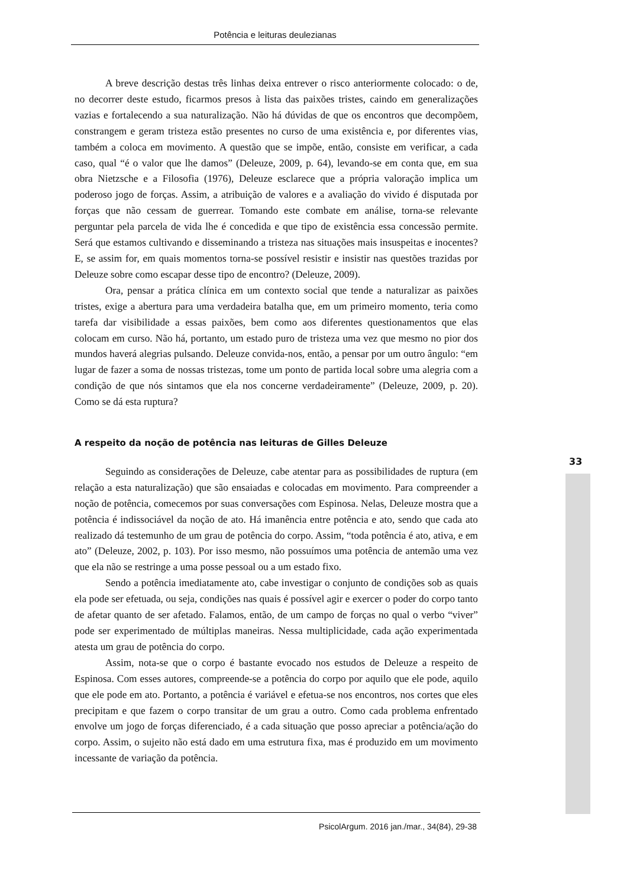Potência e leituras deulezianas
A breve descrição destas três linhas deixa entrever o risco anteriormente colocado: o de, no decorrer deste estudo, ficarmos presos à lista das paixões tristes, caindo em generalizações vazias e fortalecendo a sua naturalização. Não há dúvidas de que os encontros que decompõem, constrangem e geram tristeza estão presentes no curso de uma existência e, por diferentes vias, também a coloca em movimento. A questão que se impõe, então, consiste em verificar, a cada caso, qual “é o valor que lhe damos” (Deleuze, 2009, p. 64), levando-se em conta que, em sua obra Nietzsche e a Filosofia (1976), Deleuze esclarece que a própria valoração implica um poderoso jogo de forças. Assim, a atribuição de valores e a avaliação do vivido é disputada por forças que não cessam de guerrear. Tomando este combate em análise, torna-se relevante perguntar pela parcela de vida lhe é concedida e que tipo de existência essa concessão permite. Será que estamos cultivando e disseminando a tristeza nas situações mais insuspeitas e inocentes? E, se assim for, em quais momentos torna-se possível resistir e insistir nas questões trazidas por Deleuze sobre como escapar desse tipo de encontro? (Deleuze, 2009).
Ora, pensar a prática clínica em um contexto social que tende a naturalizar as paixões tristes, exige a abertura para uma verdadeira batalha que, em um primeiro momento, teria como tarefa dar visibilidade a essas paixões, bem como aos diferentes questionamentos que elas colocam em curso. Não há, portanto, um estado puro de tristeza uma vez que mesmo no pior dos mundos haverá alegrias pulsando. Deleuze convida-nos, então, a pensar por um outro ângulo: “em lugar de fazer a soma de nossas tristezas, tome um ponto de partida local sobre uma alegria com a condição de que nós sintamos que ela nos concerne verdadeiramente” (Deleuze, 2009, p. 20). Como se dá esta ruptura?
A respeito da noção de potência nas leituras de Gilles Deleuze
Seguindo as considerações de Deleuze, cabe atentar para as possibilidades de ruptura (em relação a esta naturalização) que são ensaiadas e colocadas em movimento. Para compreender a noção de potência, comecemos por suas conversações com Espinosa. Nelas, Deleuze mostra que a potência é indissociável da noção de ato. Há imanência entre potência e ato, sendo que cada ato realizado dá testemunho de um grau de potência do corpo. Assim, “toda potência é ato, ativa, e em ato” (Deleuze, 2002, p. 103). Por isso mesmo, não possuímos uma potência de antemão uma vez que ela não se restringe a uma posse pessoal ou a um estado fixo.
Sendo a potência imediatamente ato, cabe investigar o conjunto de condições sob as quais ela pode ser efetuada, ou seja, condições nas quais é possível agir e exercer o poder do corpo tanto de afetar quanto de ser afetado. Falamos, então, de um campo de forças no qual o verbo “viver” pode ser experimentado de múltiplas maneiras. Nessa multiplicidade, cada ação experimentada atesta um grau de potência do corpo.
Assim, nota-se que o corpo é bastante evocado nos estudos de Deleuze a respeito de Espinosa. Com esses autores, compreende-se a potência do corpo por aquilo que ele pode, aquilo que ele pode em ato. Portanto, a potência é variável e efetua-se nos encontros, nos cortes que eles precipitam e que fazem o corpo transitar de um grau a outro. Como cada problema enfrentado envolve um jogo de forças diferenciado, é a cada situação que posso apreciar a potência/ação do corpo. Assim, o sujeito não está dado em uma estrutura fixa, mas é produzido em um movimento incessante de variação da potência.
33
PsicolArgum. 2016 jan./mar., 34(84), 29-38